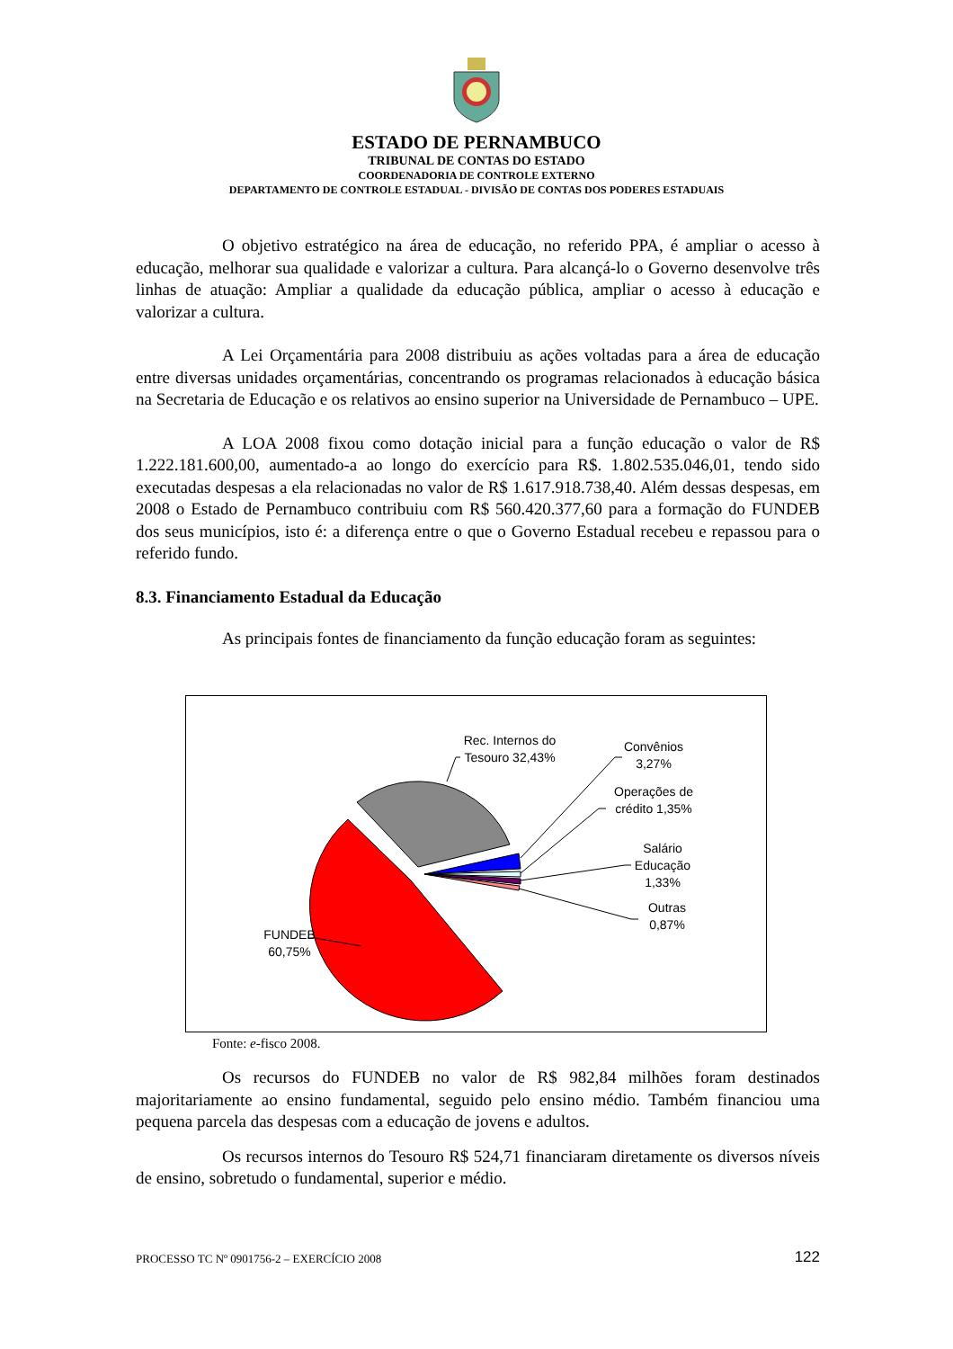ESTADO DE PERNAMBUCO
TRIBUNAL DE CONTAS DO ESTADO
COORDENADORIA DE CONTROLE EXTERNO
DEPARTAMENTO DE CONTROLE ESTADUAL - DIVISÃO DE CONTAS DOS PODERES ESTADUAIS
O objetivo estratégico na área de educação, no referido PPA, é ampliar o acesso à educação, melhorar sua qualidade e valorizar a cultura. Para alcançá-lo o Governo desenvolve três linhas de atuação: Ampliar a qualidade da educação pública, ampliar o acesso à educação e valorizar a cultura.
A Lei Orçamentária para 2008 distribuiu as ações voltadas para a área de educação entre diversas unidades orçamentárias, concentrando os programas relacionados à educação básica na Secretaria de Educação e os relativos ao ensino superior na Universidade de Pernambuco – UPE.
A LOA 2008 fixou como dotação inicial para a função educação o valor de R$ 1.222.181.600,00, aumentado-a ao longo do exercício para R$. 1.802.535.046,01, tendo sido executadas despesas a ela relacionadas no valor de R$ 1.617.918.738,40. Além dessas despesas, em 2008 o Estado de Pernambuco contribuiu com R$ 560.420.377,60 para a formação do FUNDEB dos seus municípios, isto é: a diferença entre o que o Governo Estadual recebeu e repassou para o referido fundo.
8.3. Financiamento Estadual da Educação
As principais fontes de financiamento da função educação foram as seguintes:
Rec. Internos do Tesouro 32,43%
Convênios 3,27%
Operações de crédito 1,35%
Salário Educação 1,33%
Outras 0,87%
FUNDEB 60,75%
Fonte: e-fisco 2008.
Os recursos do FUNDEB no valor de R$ 982,84 milhões foram destinados majoritariamente ao ensino fundamental, seguido pelo ensino médio. Também financiou uma pequena parcela das despesas com a educação de jovens e adultos.
Os recursos internos do Tesouro R$ 524,71 financiaram diretamente os diversos níveis de ensino, sobretudo o fundamental, superior e médio.
PROCESSO TC Nº 0901756-2 – EXERCÍCIO 2008 122